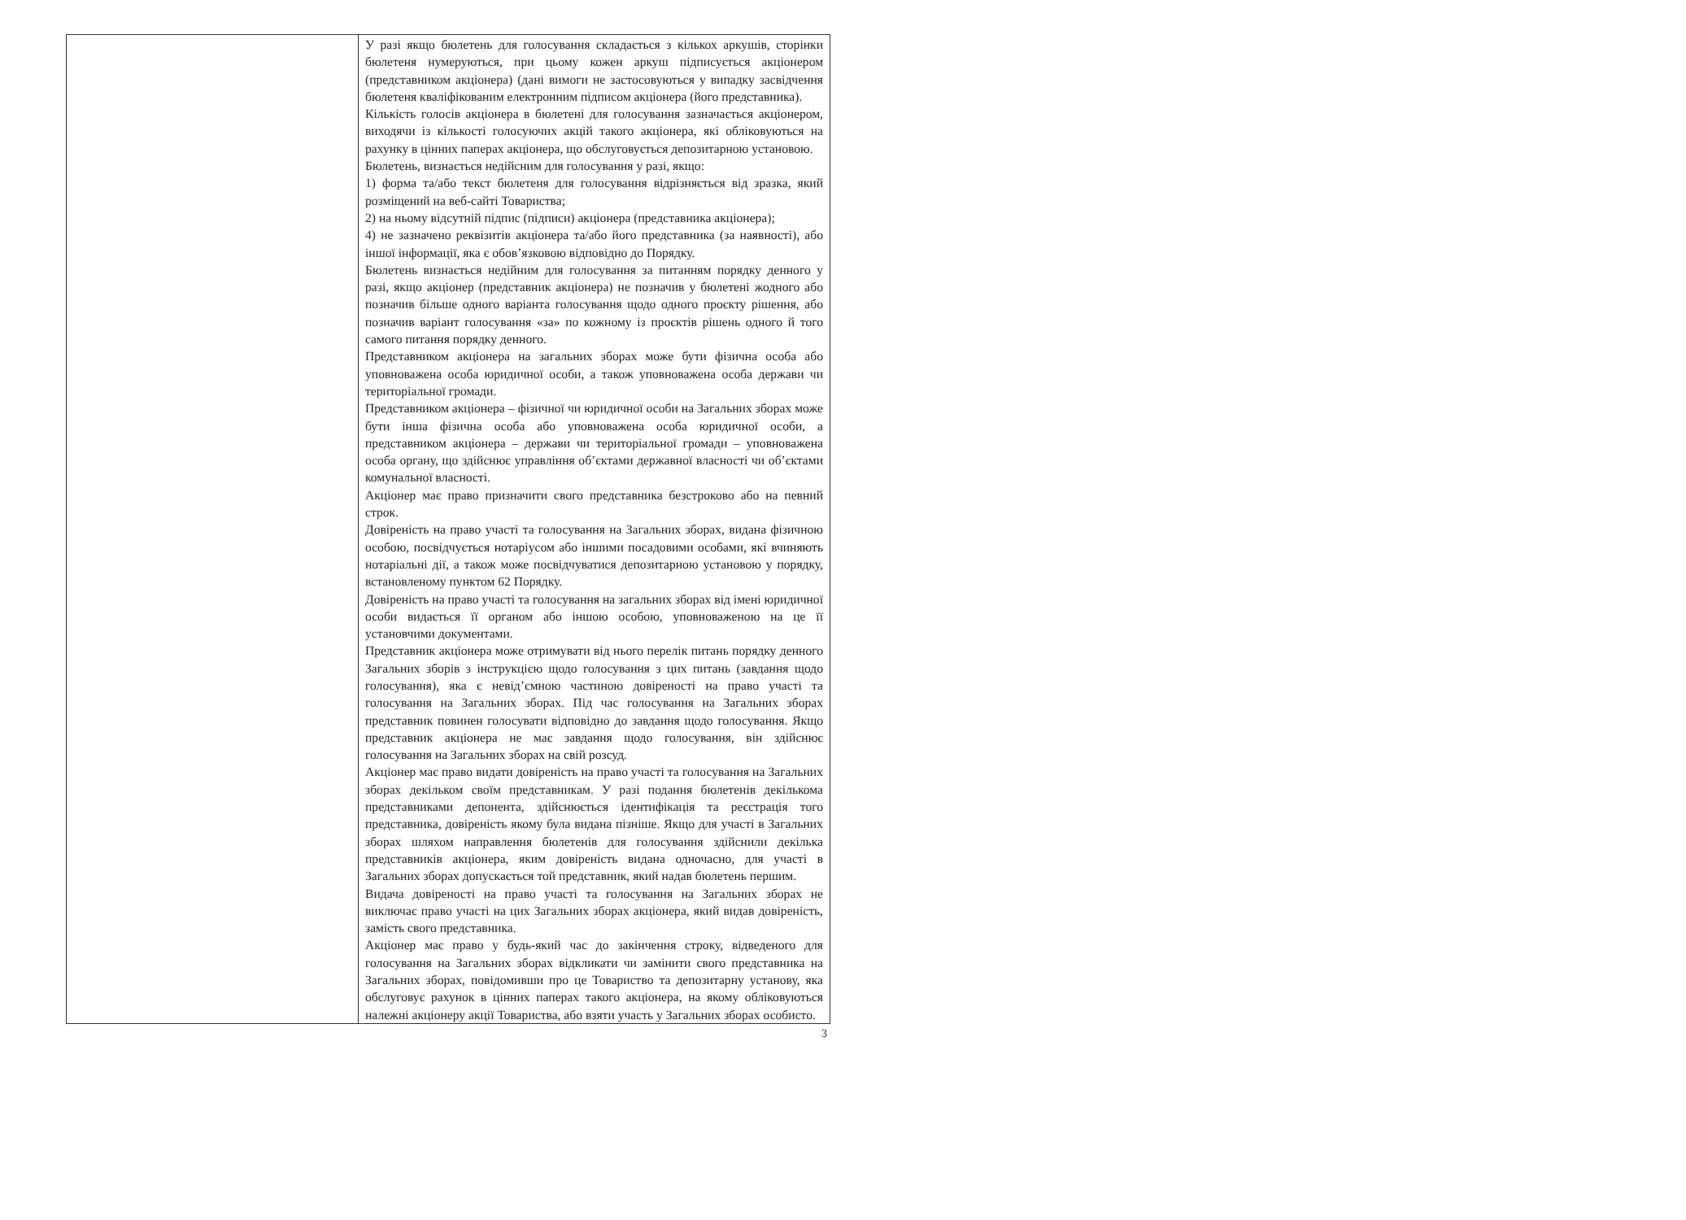| | У разі якщо бюлетень для голосування складається з кількох аркушів, сторінки бюлетеня нумеруються, при цьому кожен аркуш підписується акціонером (представником акціонера) (дані вимоги не застосовуються у випадку засвідчення бюлетеня кваліфікованим електронним підписом акціонера (його представника). Кількість голосів акціонера в бюлетені для голосування зазначається акціонером, виходячи із кількості голосуючих акцій такого акціонера, які обліковуються на рахунку в цінних паперах акціонера, що обслуговується депозитарною установою. Бюлетень, визнається недійсним для голосування у разі, якщо: 1) форма та/або текст бюлетеня для голосування відрізняється від зразка, який розміщений на веб-сайті Товариства; 2) на ньому відсутній підпис (підписи) акціонера (представника акціонера); 4) не зазначено реквізитів акціонера та/або його представника (за наявності), або іншої інформації, яка є обов’язковою відповідно до Порядку. Бюлетень визнається недійним для голосування за питанням порядку денного у разі, якщо акціонер (представник акціонера) не позначив у бюлетені жодного або позначив більше одного варіанта голосування щодо одного проєкту рішення, або позначив варіант голосування «за» по кожному із проєктів рішень одного й того самого питання порядку денного. Представником акціонера на загальних зборах може бути фізична особа або уповноважена особа юридичної особи, а також уповноважена особа держави чи територіальної громади. Представником акціонера – фізичної чи юридичної особи на Загальних зборах може бути інша фізична особа або уповноважена особа юридичної особи, а представником акціонера – держави чи територіальної громади – уповноважена особа органу, що здійснює управління об’єктами державної власності чи об’єктами комунальної власності. Акціонер має право призначити свого представника безстроково або на певний строк. Довіреність на право участі та голосування на Загальних зборах, видана фізичною особою, посвідчується нотаріусом або іншими посадовими особами, які вчиняють нотаріальні дії, а також може посвідчуватися депозитарною установою у порядку, встановленому пунктом 62 Порядку. Довіреність на право участі та голосування на загальних зборах від імені юридичної особи видається її органом або іншою особою, уповноваженою на це її установчими документами. Представник акціонера може отримувати від нього перелік питань порядку денного Загальних зборів з інструкцією щодо голосування з цих питань (завдання щодо голосування), яка є невід’ємною частиною довіреності на право участі та голосування на Загальних зборах. Під час голосування на Загальних зборах представник повинен голосувати відповідно до завдання щодо голосування. Якщо представник акціонера не має завдання щодо голосування, він здійснює голосування на Загальних зборах на свій розсуд. Акціонер має право видати довіреність на право участі та голосування на Загальних зборах декільком своїм представникам. У разі подання бюлетенів декількома представниками депонента, здійснюється ідентифікація та реєстрація того представника, довіреність якому була видана пізніше. Якщо для участі в Загальних зборах шляхом направлення бюлетенів для голосування здійснили декілька представників акціонера, яким довіреність видана одночасно, для участі в Загальних зборах допускається той представник, який надав бюлетень першим. Видача довіреності на право участі та голосування на Загальних зборах не виключає право участі на цих Загальних зборах акціонера, який видав довіреність, замість свого представника. Акціонер має право у будь-який час до закінчення строку, відведеного для голосування на Загальних зборах відкликати чи замінити свого представника на Загальних зборах, повідомивши про це Товариство та депозитарну установу, яка обслуговує рахунок в цінних паперах такого акціонера, на якому обліковуються належні акціонеру акції Товариства, або взяти участь у Загальних зборах особисто. |
3